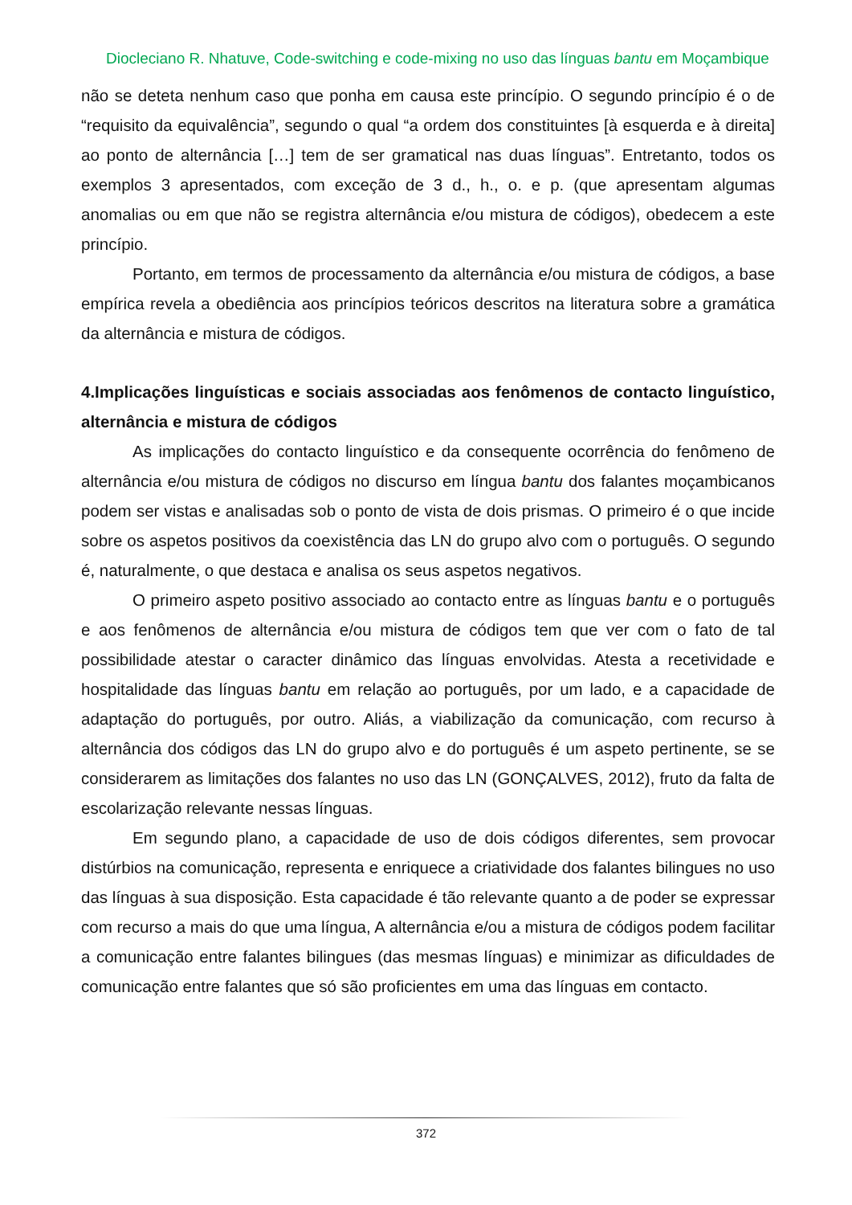Diocleciano R. Nhatuve, Code-switching e code-mixing no uso das línguas bantu em Moçambique
não se deteta nenhum caso que ponha em causa este princípio. O segundo princípio é o de “requisito da equivalência”, segundo o qual “a ordem dos constituintes [à esquerda e à direita] ao ponto de alternância […] tem de ser gramatical nas duas línguas”. Entretanto, todos os exemplos 3 apresentados, com exceção de 3 d., h., o. e p. (que apresentam algumas anomalias ou em que não se registra alternância e/ou mistura de códigos), obedecem a este princípio.
Portanto, em termos de processamento da alternância e/ou mistura de códigos, a base empírica revela a obediência aos princípios teóricos descritos na literatura sobre a gramática da alternância e mistura de códigos.
4.Implicações linguísticas e sociais associadas aos fenômenos de contacto linguístico, alternância e mistura de códigos
As implicações do contacto linguístico e da consequente ocorrência do fenômeno de alternância e/ou mistura de códigos no discurso em língua bantu dos falantes moçambicanos podem ser vistas e analisadas sob o ponto de vista de dois prismas. O primeiro é o que incide sobre os aspetos positivos da coexistência das LN do grupo alvo com o português. O segundo é, naturalmente, o que destaca e analisa os seus aspetos negativos.
O primeiro aspeto positivo associado ao contacto entre as línguas bantu e o português e aos fenômenos de alternância e/ou mistura de códigos tem que ver com o fato de tal possibilidade atestar o caracter dinâmico das línguas envolvidas. Atesta a recetividade e hospitalidade das línguas bantu em relação ao português, por um lado, e a capacidade de adaptação do português, por outro. Aliás, a viabilização da comunicação, com recurso à alternância dos códigos das LN do grupo alvo e do português é um aspeto pertinente, se se considerarem as limitações dos falantes no uso das LN (GONÇALVES, 2012), fruto da falta de escolarização relevante nessas línguas.
Em segundo plano, a capacidade de uso de dois códigos diferentes, sem provocar distúrbios na comunicação, representa e enriquece a criatividade dos falantes bilingues no uso das línguas à sua disposição. Esta capacidade é tão relevante quanto a de poder se expressar com recurso a mais do que uma língua, A alternância e/ou a mistura de códigos podem facilitar a comunicação entre falantes bilingues (das mesmas línguas) e minimizar as dificuldades de comunicação entre falantes que só são proficientes em uma das línguas em contacto.
372